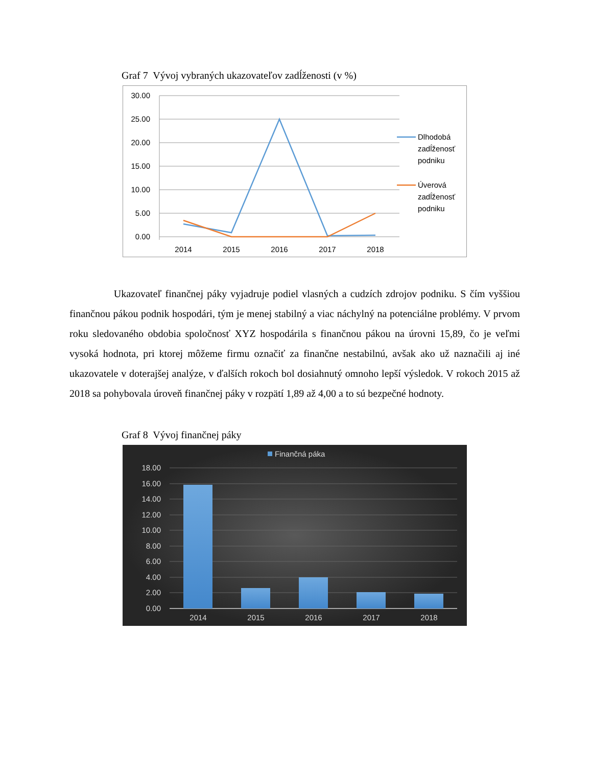Graf 7 Vývoj vybraných ukazovateľov zadĺženosti (v %)
30.00
25.00
20.00
15.00
10.00
5.00
0.00
2014
2015
2016
2017
2018
Dlhodobá
zadĺženosť
podniku
Úverová
zadĺženosť
podniku
Ukazovateľ finančnej páky vyjadruje podiel vlasných a cudzích zdrojov podniku. S čím vyššiou finančnou pákou podnik hospodári, tým je menej stabilný a viac náchylný na potenciálne problémy. V prvom roku sledovaného obdobia spoločnosť XYZ hospodárila s finančnou pákou na úrovni 15,89, čo je veľmi vysoká hodnota, pri ktorej môžeme firmu označiť za finančne nestabilnú, avšak ako už naznačili aj iné ukazovatele v doterajšej analýze, v ďalších rokoch bol dosiahnutý omnoho lepší výsledok. V rokoch 2015 až 2018 sa pohybovala úroveň finančnej páky v rozpätí 1,89 až 4,00 a to sú bezpečné hodnoty.
Graf 8 Vývoj finančnej páky
Finančná páka
18.00
16.00
14.00
12.00
10.00
8.00
6.00
4.00
2.00
0.00
2014
2015
2016
2017
2018